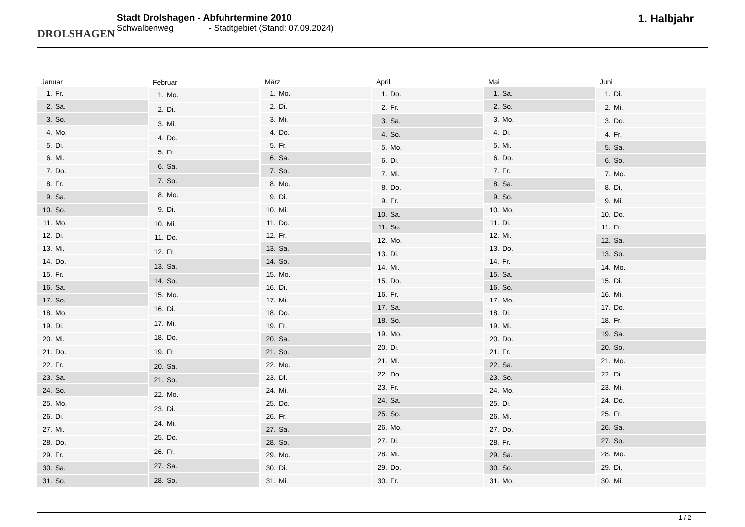DROLSHAGEN
Stadt Drolshagen - Abfuhrtermine 2010
Schwalbenweg - Stadtgebiet (Stand: 07.09.2024)
1. Halbjahr
| Januar | |
| --- | --- |
| 1. | Fr. |
| 2. | Sa. |
| 3. | So. |
| 4. | Mo. |
| 5. | Di. |
| 6. | Mi. |
| 7. | Do. |
| 8. | Fr. |
| 9. | Sa. |
| 10. | So. |
| 11. | Mo. |
| 12. | Di. |
| 13. | Mi. |
| 14. | Do. |
| 15. | Fr. |
| 16. | Sa. |
| 17. | So. |
| 18. | Mo. |
| 19. | Di. |
| 20. | Mi. |
| 21. | Do. |
| 22. | Fr. |
| 23. | Sa. |
| 24. | So. |
| 25. | Mo. |
| 26. | Di. |
| 27. | Mi. |
| 28. | Do. |
| 29. | Fr. |
| 30. | Sa. |
| 31. | So. |
| Februar | |
| --- | --- |
| 1. | Mo. |
| 2. | Di. |
| 3. | Mi. |
| 4. | Do. |
| 5. | Fr. |
| 6. | Sa. |
| 7. | So. |
| 8. | Mo. |
| 9. | Di. |
| 10. | Mi. |
| 11. | Do. |
| 12. | Fr. |
| 13. | Sa. |
| 14. | So. |
| 15. | Mo. |
| 16. | Di. |
| 17. | Mi. |
| 18. | Do. |
| 19. | Fr. |
| 20. | Sa. |
| 21. | So. |
| 22. | Mo. |
| 23. | Di. |
| 24. | Mi. |
| 25. | Do. |
| 26. | Fr. |
| 27. | Sa. |
| 28. | So. |
| März | |
| --- | --- |
| 1. | Mo. |
| 2. | Di. |
| 3. | Mi. |
| 4. | Do. |
| 5. | Fr. |
| 6. | Sa. |
| 7. | So. |
| 8. | Mo. |
| 9. | Di. |
| 10. | Mi. |
| 11. | Do. |
| 12. | Fr. |
| 13. | Sa. |
| 14. | So. |
| 15. | Mo. |
| 16. | Di. |
| 17. | Mi. |
| 18. | Do. |
| 19. | Fr. |
| 20. | Sa. |
| 21. | So. |
| 22. | Mo. |
| 23. | Di. |
| 24. | Mi. |
| 25. | Do. |
| 26. | Fr. |
| 27. | Sa. |
| 28. | So. |
| 29. | Mo. |
| 30. | Di. |
| 31. | Mi. |
| April | |
| --- | --- |
| 1. | Do. |
| 2. | Fr. |
| 3. | Sa. |
| 4. | So. |
| 5. | Mo. |
| 6. | Di. |
| 7. | Mi. |
| 8. | Do. |
| 9. | Fr. |
| 10. | Sa. |
| 11. | So. |
| 12. | Mo. |
| 13. | Di. |
| 14. | Mi. |
| 15. | Do. |
| 16. | Fr. |
| 17. | Sa. |
| 18. | So. |
| 19. | Mo. |
| 20. | Di. |
| 21. | Mi. |
| 22. | Do. |
| 23. | Fr. |
| 24. | Sa. |
| 25. | So. |
| 26. | Mo. |
| 27. | Di. |
| 28. | Mi. |
| 29. | Do. |
| 30. | Fr. |
| Mai | |
| --- | --- |
| 1. | Sa. |
| 2. | So. |
| 3. | Mo. |
| 4. | Di. |
| 5. | Mi. |
| 6. | Do. |
| 7. | Fr. |
| 8. | Sa. |
| 9. | So. |
| 10. | Mo. |
| 11. | Di. |
| 12. | Mi. |
| 13. | Do. |
| 14. | Fr. |
| 15. | Sa. |
| 16. | So. |
| 17. | Mo. |
| 18. | Di. |
| 19. | Mi. |
| 20. | Do. |
| 21. | Fr. |
| 22. | Sa. |
| 23. | So. |
| 24. | Mo. |
| 25. | Di. |
| 26. | Mi. |
| 27. | Do. |
| 28. | Fr. |
| 29. | Sa. |
| 30. | So. |
| 31. | Mo. |
| Juni | |
| --- | --- |
| 1. | Di. |
| 2. | Mi. |
| 3. | Do. |
| 4. | Fr. |
| 5. | Sa. |
| 6. | So. |
| 7. | Mo. |
| 8. | Di. |
| 9. | Mi. |
| 10. | Do. |
| 11. | Fr. |
| 12. | Sa. |
| 13. | So. |
| 14. | Mo. |
| 15. | Di. |
| 16. | Mi. |
| 17. | Do. |
| 18. | Fr. |
| 19. | Sa. |
| 20. | So. |
| 21. | Mo. |
| 22. | Di. |
| 23. | Mi. |
| 24. | Do. |
| 25. | Fr. |
| 26. | Sa. |
| 27. | So. |
| 28. | Mo. |
| 29. | Di. |
| 30. | Mi. |
1 / 2